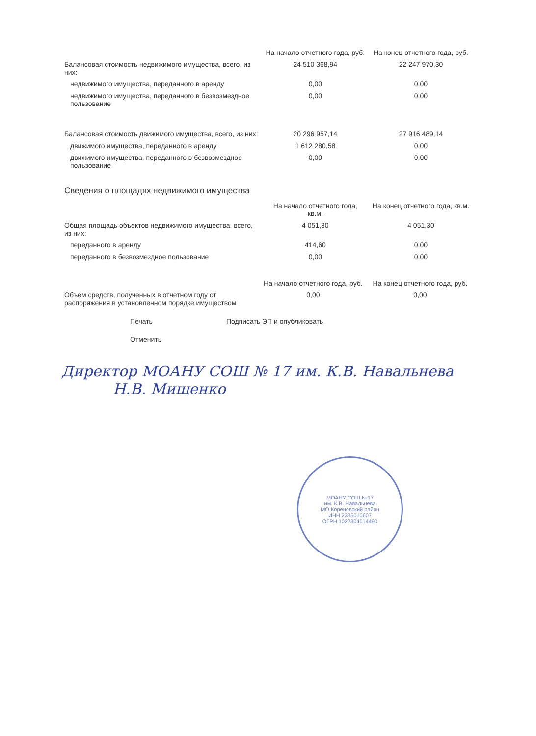| | На начало отчетного года, руб. | На конец отчетного года, руб. |
| --- | --- | --- |
| Балансовая стоимость недвижимого имущества, всего, из них: | 24 510 368,94 | 22 247 970,30 |
| недвижимого имущества, переданного в аренду | 0,00 | 0,00 |
| недвижимого имущества, переданного в безвозмездное пользование | 0,00 | 0,00 |
| Балансовая стоимость движимого имущества, всего, из них: | 20 296 957,14 | 27 916 489,14 |
| движимого имущества, переданного в аренду | 1 612 280,58 | 0,00 |
| движимого имущества, переданного в безвозмездное пользование | 0,00 | 0,00 |
Сведения о площадях недвижимого имущества
| | На начало отчетного года, кв.м. | На конец отчетного года, кв.м. |
| --- | --- | --- |
| Общая площадь объектов недвижимого имущества, всего, из них: | 4 051,30 | 4 051,30 |
| переданного в аренду | 414,60 | 0,00 |
| переданного в безвозмездное пользование | 0,00 | 0,00 |
| | На начало отчетного года, руб. | На конец отчетного года, руб. |
| --- | --- | --- |
| Объем средств, полученных в отчетном году от распоряжения в установленном порядке имуществом | 0,00 | 0,00 |
Печать Подписать ЭП и опубликовать
Отменить
Директор МОАНУ СОШ № 17 им. К.В. Навальнева Н.В. Мищенко
МОАНУ СОШ №17
им. К.В. Навальнева
МО Кореновский район
ИНН 2335010607
ОГРН 1022304014490